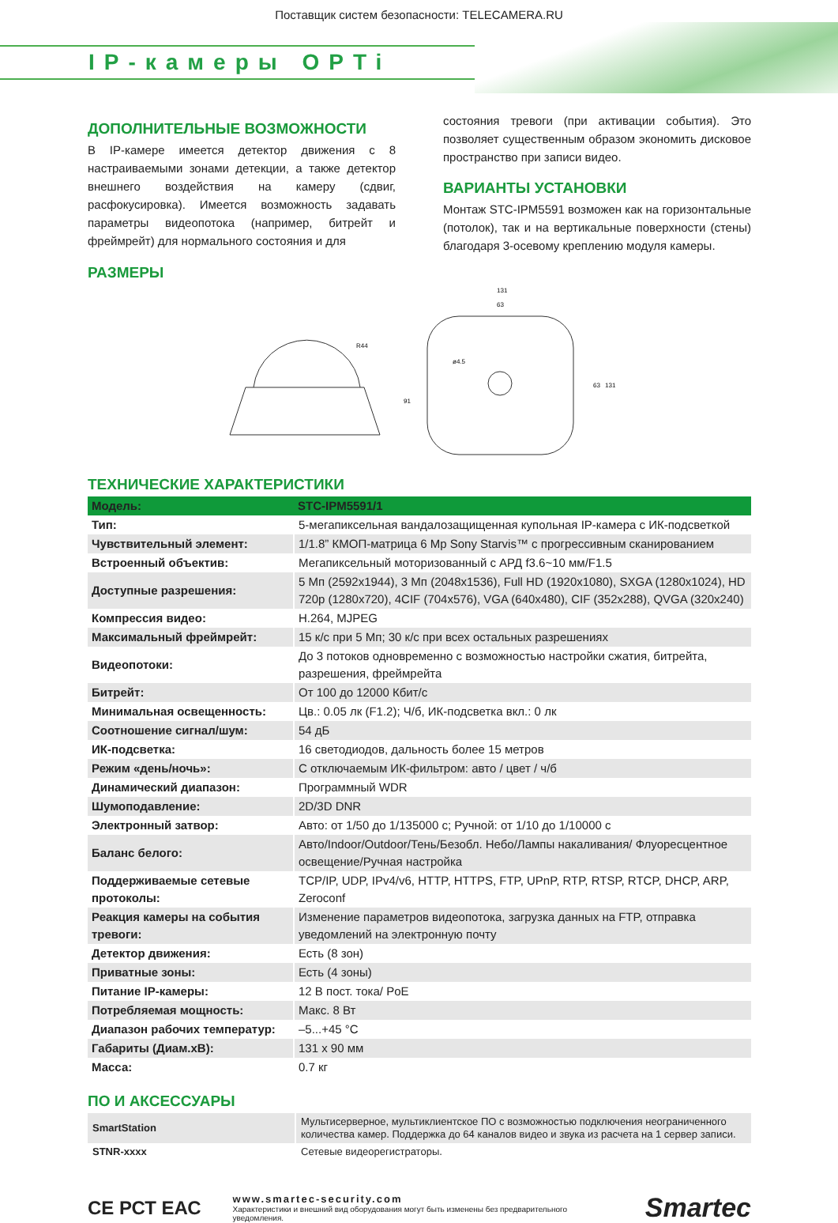Поставщик систем безопасности: TELECAMERA.RU
IP-камеры OPTi
ДОПОЛНИТЕЛЬНЫЕ ВОЗМОЖНОСТИ
В IP-камере имеется детектор движения с 8 настраиваемыми зонами детекции, а также детектор внешнего воздействия на камеру (сдвиг, расфокусировка). Имеется возможность задавать параметры видеопотока (например, битрейт и фреймрейт) для нормального состояния и для
состояния тревоги (при активации события). Это позволяет существенным образом экономить дисковое пространство при записи видео.
ВАРИАНТЫ УСТАНОВКИ
Монтаж STC-IPM5591 возможен как на горизонтальные (потолок), так и на вертикальные поверхности (стены) благодаря 3-осевому креплению модуля камеры.
РАЗМЕРЫ
R44
91
131
63
ø4.5
63
131
ТЕХНИЧЕСКИЕ ХАРАКТЕРИСТИКИ
| Модель: | STC-IPM5591/1 |
| --- | --- |
| Тип: | 5-мегапиксельная вандалозащищенная купольная IP-камера с ИК-подсветкой |
| Чувствительный элемент: | 1/1.8” КМОП-матрица 6 Mp Sony Starvis™ с прогрессивным сканированием |
| Встроенный объектив: | Мегапиксельный моторизованный с АРД f3.6~10 мм/F1.5 |
| Доступные разрешения: | 5 Мп (2592x1944), 3 Мп (2048x1536), Full HD (1920x1080), SXGA (1280x1024), HD 720p (1280x720), 4CIF (704x576), VGA (640x480), CIF (352x288), QVGA (320x240) |
| Компрессия видео: | H.264, MJPEG |
| Максимальный фреймрейт: | 15 к/с при 5 Мп; 30 к/с при всех остальных разрешениях |
| Видеопотоки: | До 3 потоков одновременно с возможностью настройки сжатия, битрейта, разрешения, фреймрейта |
| Битрейт: | От 100 до 12000 Кбит/с |
| Минимальная освещенность: | Цв.: 0.05 лк (F1.2); Ч/б, ИК-подсветка вкл.: 0 лк |
| Соотношение сигнал/шум: | 54 дБ |
| ИК-подсветка: | 16 светодиодов, дальность более 15 метров |
| Режим «день/ночь»: | С отключаемым ИК-фильтром: авто / цвет / ч/б |
| Динамический диапазон: | Программный WDR |
| Шумоподавление: | 2D/3D DNR |
| Электронный затвор: | Авто: от 1/50 до 1/135000 с; Ручной: от 1/10 до 1/10000 с |
| Баланс белого: | Авто/Indoor/Outdoor/Тень/Безобл. Небо/Лампы накаливания/ Флуоресцентное освещение/Ручная настройка |
| Поддерживаемые сетевые протоколы: | TCP/IP, UDP, IPv4/v6, HTTP, HTTPS, FTP, UPnP, RTP, RTSP, RTCP, DHCP, ARP, Zeroconf |
| Реакция камеры на события тревоги: | Изменение параметров видеопотока, загрузка данных на FTP, отправка уведомлений на электронную почту |
| Детектор движения: | Есть (8 зон) |
| Приватные зоны: | Есть (4 зоны) |
| Питание IP-камеры: | 12 В пост. тока/ PoE |
| Потребляемая мощность: | Макс. 8 Вт |
| Диапазон рабочих температур: | –5...+45 °C |
| Габариты (Диам.xВ): | 131 x 90 мм |
| Масса: | 0.7 кг |
ПО И АКСЕССУАРЫ
| SmartStation | Мультисерверное, мультиклиентское ПО с возможностью подключения неограниченного количества камер. Поддержка до 64 каналов видео и звука из расчета на 1 сервер записи. |
| STNR-xxxx | Сетевые видеорегистраторы. |
CE РСТ ЕАС
www.smartec-security.com
Характеристики и внешний вид оборудования могут быть изменены без предварительного уведомления.
Smartec